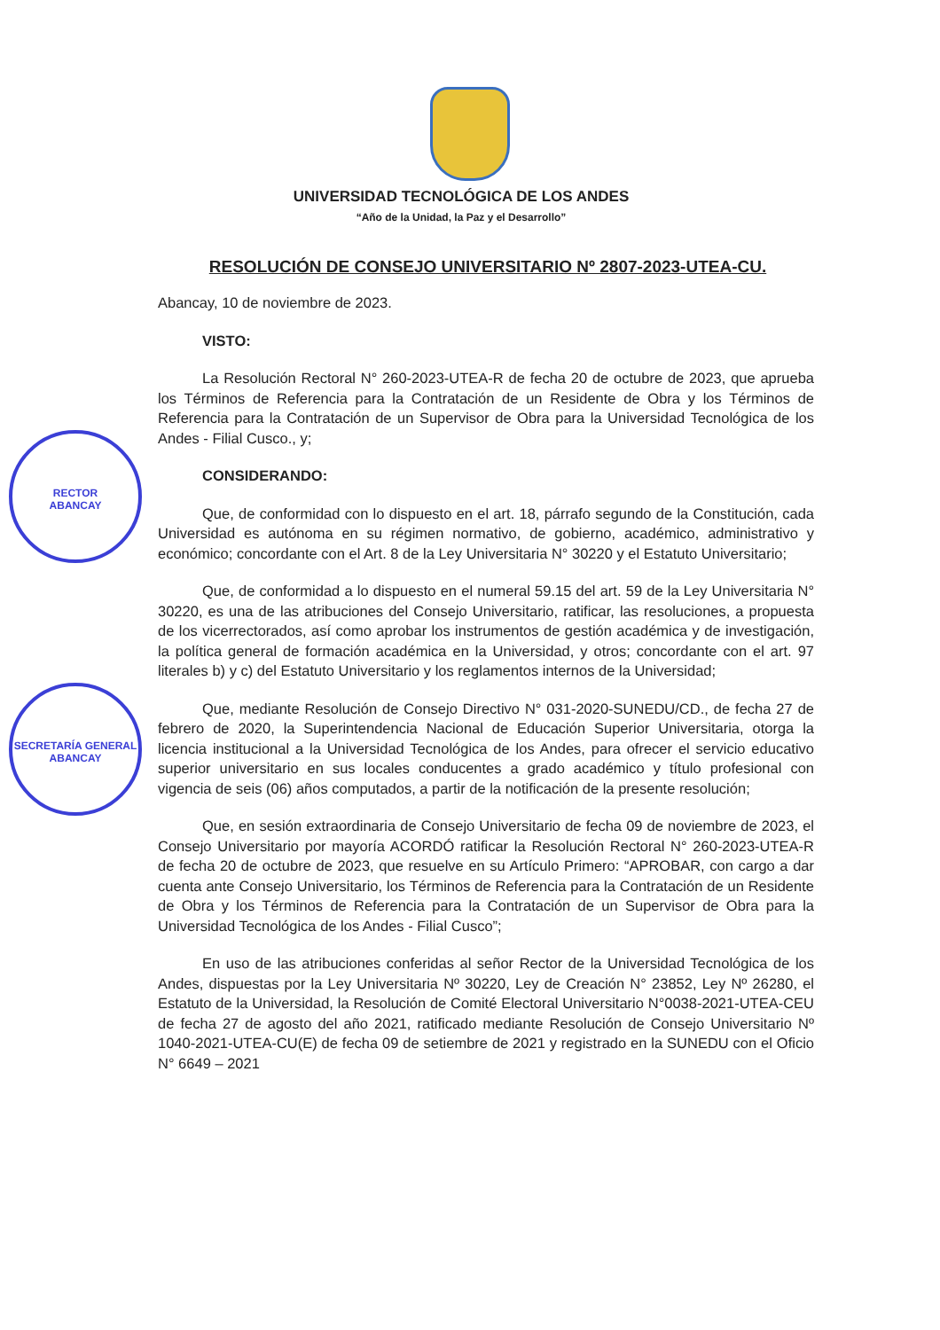RECTOR
ABANCAY
SECRETARÍA GENERAL
ABANCAY
UNIVERSIDAD TECNOLÓGICA DE LOS ANDES
“Año de la Unidad, la Paz y el Desarrollo”
RESOLUCIÓN DE CONSEJO UNIVERSITARIO Nº 2807-2023-UTEA-CU.
Abancay, 10 de noviembre de 2023.
VISTO:
La Resolución Rectoral N° 260-2023-UTEA-R de fecha 20 de octubre de 2023, que aprueba los Términos de Referencia para la Contratación de un Residente de Obra y los Términos de Referencia para la Contratación de un Supervisor de Obra para la Universidad Tecnológica de los Andes - Filial Cusco., y;
CONSIDERANDO:
Que, de conformidad con lo dispuesto en el art. 18, párrafo segundo de la Constitución, cada Universidad es autónoma en su régimen normativo, de gobierno, académico, administrativo y económico; concordante con el Art. 8 de la Ley Universitaria N° 30220 y el Estatuto Universitario;
Que, de conformidad a lo dispuesto en el numeral 59.15 del art. 59 de la Ley Universitaria N° 30220, es una de las atribuciones del Consejo Universitario, ratificar, las resoluciones, a propuesta de los vicerrectorados, así como aprobar los instrumentos de gestión académica y de investigación, la política general de formación académica en la Universidad, y otros; concordante con el art. 97 literales b) y c) del Estatuto Universitario y los reglamentos internos de la Universidad;
Que, mediante Resolución de Consejo Directivo N° 031-2020-SUNEDU/CD., de fecha 27 de febrero de 2020, la Superintendencia Nacional de Educación Superior Universitaria, otorga la licencia institucional a la Universidad Tecnológica de los Andes, para ofrecer el servicio educativo superior universitario en sus locales conducentes a grado académico y título profesional con vigencia de seis (06) años computados, a partir de la notificación de la presente resolución;
Que, en sesión extraordinaria de Consejo Universitario de fecha 09 de noviembre de 2023, el Consejo Universitario por mayoría ACORDÓ ratificar la Resolución Rectoral N° 260-2023-UTEA-R de fecha 20 de octubre de 2023, que resuelve en su Artículo Primero: “APROBAR, con cargo a dar cuenta ante Consejo Universitario, los Términos de Referencia para la Contratación de un Residente de Obra y los Términos de Referencia para la Contratación de un Supervisor de Obra para la Universidad Tecnológica de los Andes - Filial Cusco”;
En uso de las atribuciones conferidas al señor Rector de la Universidad Tecnológica de los Andes, dispuestas por la Ley Universitaria Nº 30220, Ley de Creación N° 23852, Ley Nº 26280, el Estatuto de la Universidad, la Resolución de Comité Electoral Universitario N°0038-2021-UTEA-CEU de fecha 27 de agosto del año 2021, ratificado mediante Resolución de Consejo Universitario Nº 1040-2021-UTEA-CU(E) de fecha 09 de setiembre de 2021 y registrado en la SUNEDU con el Oficio N° 6649 – 2021